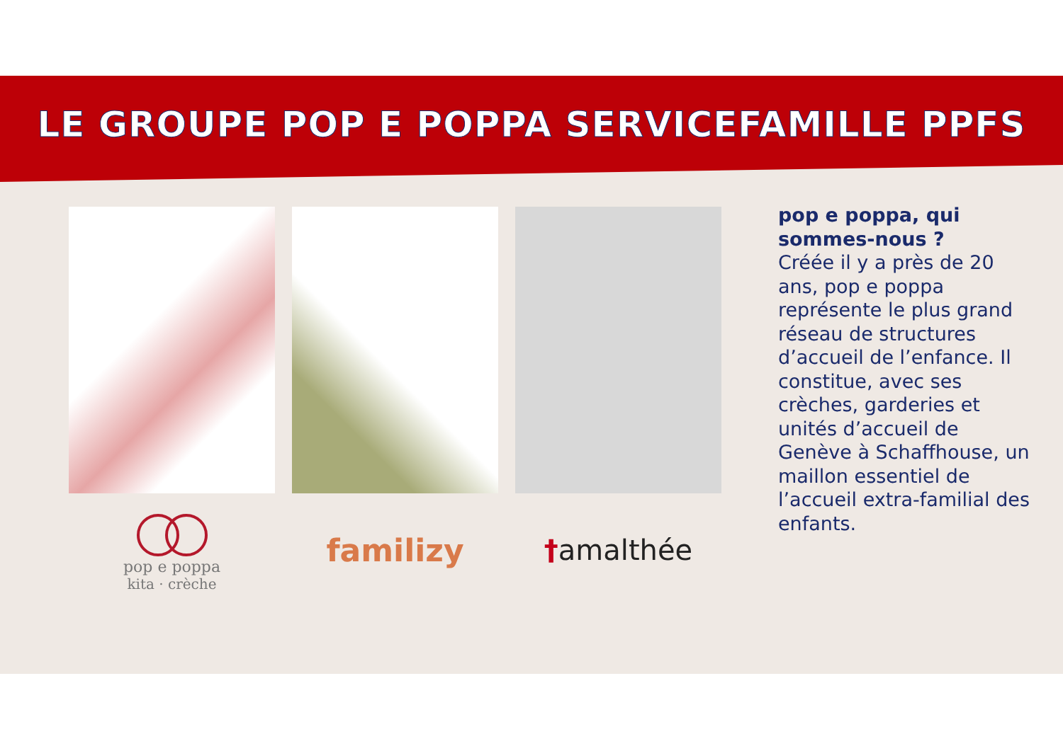LE GROUPE POP E POPPA SERVICEFAMILLE PPFS
pop e poppa
kita · crèche
familizy †amalthée
pop e poppa, qui sommes-nous ?
Créée il y a près de 20 ans, pop e poppa représente le plus grand réseau de structures d’accueil de l’enfance. Il constitue, avec ses crèches, garderies et unités d’accueil de Genève à Schaffhouse, un maillon essentiel de l’accueil extra-familial des enfants.